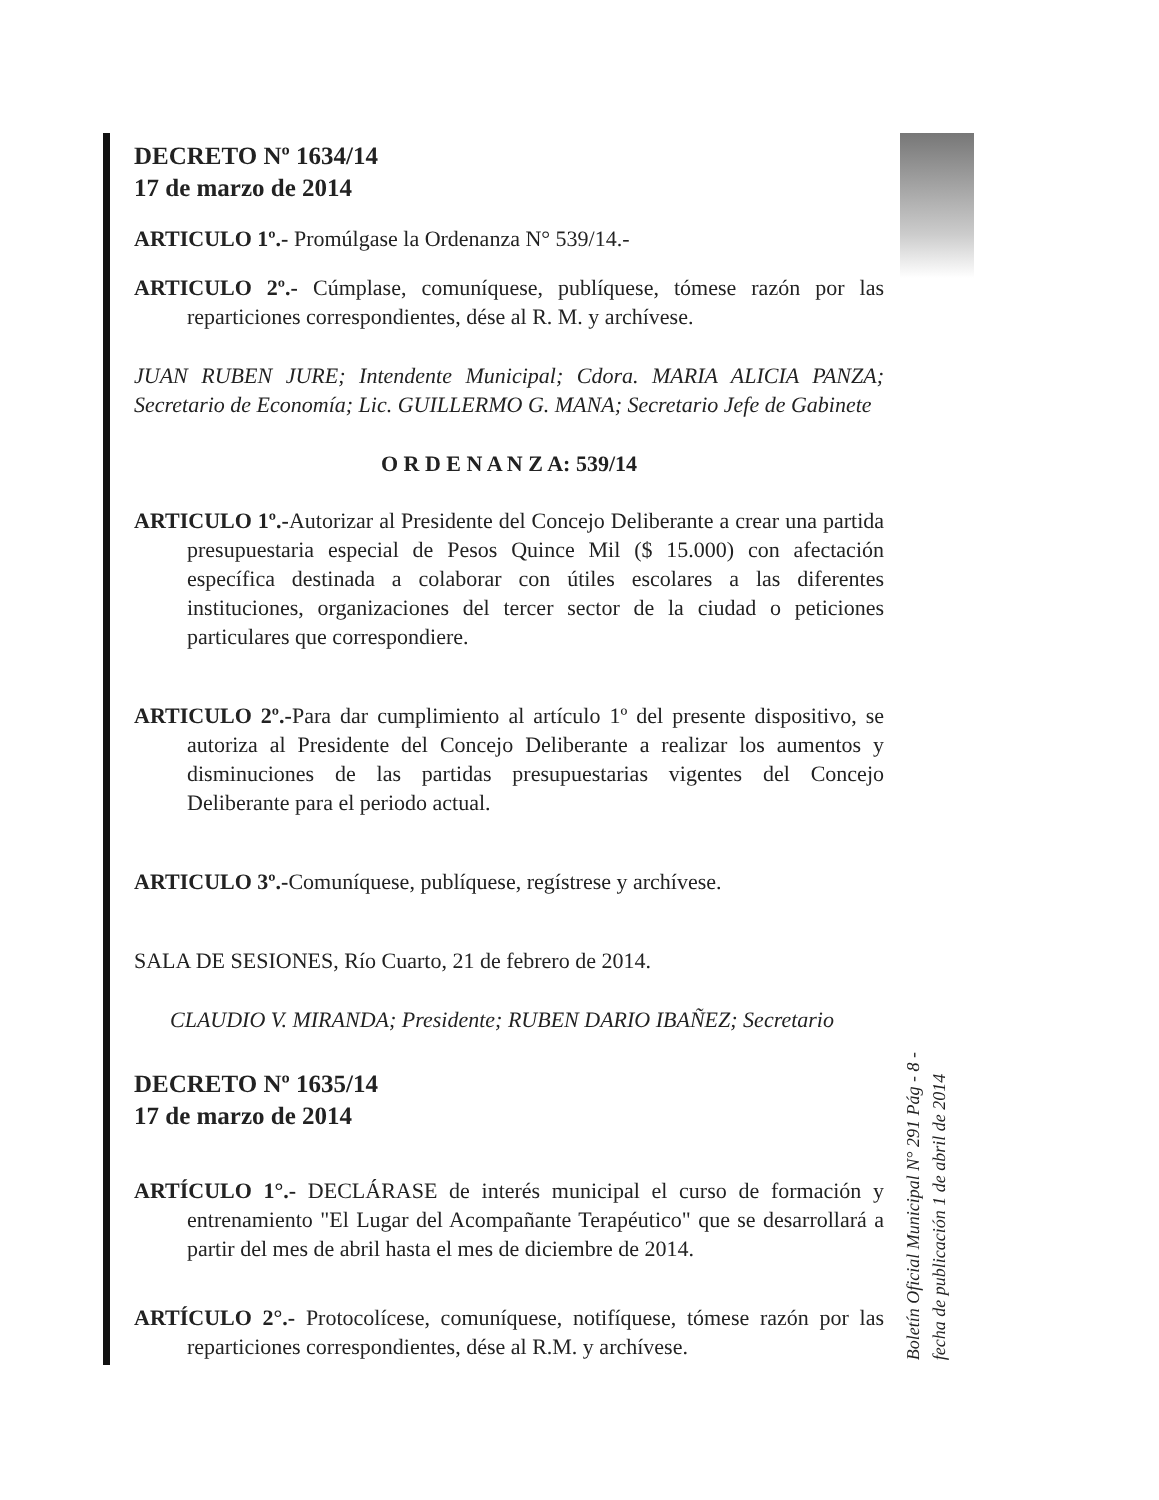DECRETO Nº 1634/14
17 de marzo de 2014
ARTICULO 1º.- Promúlgase la Ordenanza N° 539/14.-
ARTICULO 2º.- Cúmplase, comuníquese, publíquese, tómese razón por las reparticiones correspondientes, dése al R. M. y archívese.
JUAN RUBEN JURE; Intendente Municipal; Cdora. MARIA ALICIA PANZA; Secretario de Economía; Lic. GUILLERMO G. MANA; Secretario Jefe de Gabinete
O R D E N A N Z A: 539/14
ARTICULO 1º.-Autorizar al Presidente del Concejo Deliberante a crear una partida presupuestaria especial de Pesos Quince Mil ($ 15.000) con afectación específica destinada a colaborar con útiles escolares a las diferentes instituciones, organizaciones del tercer sector de la ciudad o peticiones particulares que correspondiere.
ARTICULO 2º.-Para dar cumplimiento al artículo 1º del presente dispositivo, se autoriza al Presidente del Concejo Deliberante a realizar los aumentos y disminuciones de las partidas presupuestarias vigentes del Concejo Deliberante para el periodo actual.
ARTICULO 3º.-Comuníquese, publíquese, regístrese y archívese.
SALA DE SESIONES, Río Cuarto, 21 de febrero de 2014.
CLAUDIO V. MIRANDA; Presidente; RUBEN DARIO IBAÑEZ; Secretario
DECRETO Nº 1635/14
17 de marzo de 2014
ARTÍCULO 1°.- DECLÁRASE de interés municipal el curso de formación y entrenamiento "El Lugar del Acompañante Terapéutico" que se desarrollará a partir del mes de abril hasta el mes de diciembre de 2014.
ARTÍCULO 2°.- Protocolícese, comuníquese, notifíquese, tómese razón por las reparticiones correspondientes, dése al R.M. y archívese.
Boletín Oficial Municipal N° 291 Pág - 8 -
fecha de publicación 1 de abril de 2014